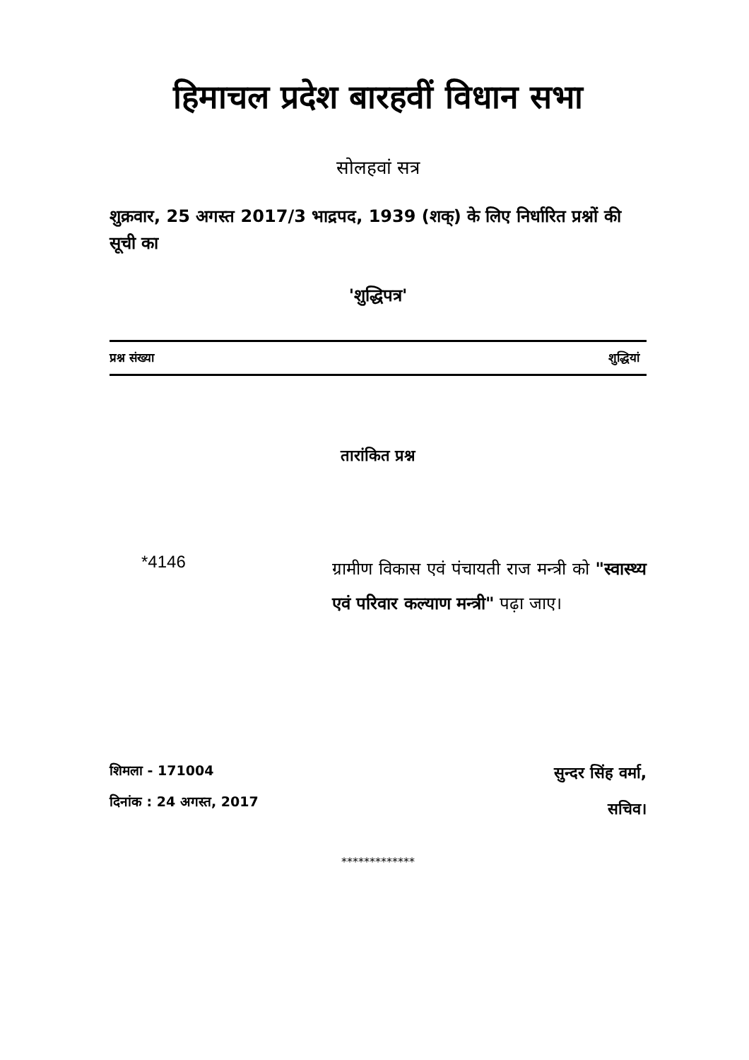हिमाचल प्रदेश बारहवीं विधान सभा
सोलहवां सत्र
शुक्रवार, 25 अगस्त 2017/3 भाद्रपद, 1939 (शक्) के लिए निर्धारित प्रश्नों की सूची का
'शुद्धिपत्र'
प्रश्न संख्या शुद्धियां
तारांकित प्रश्न
*4146
ग्रामीण विकास एवं पंचायती राज मन्त्री को "स्वास्थ्य एवं परिवार कल्याण मन्त्री" पढ़ा जाए।
शिमला - 171004
दिनांक : 24 अगस्त, 2017
सुन्दर सिंह वर्मा,
सचिव।
*************